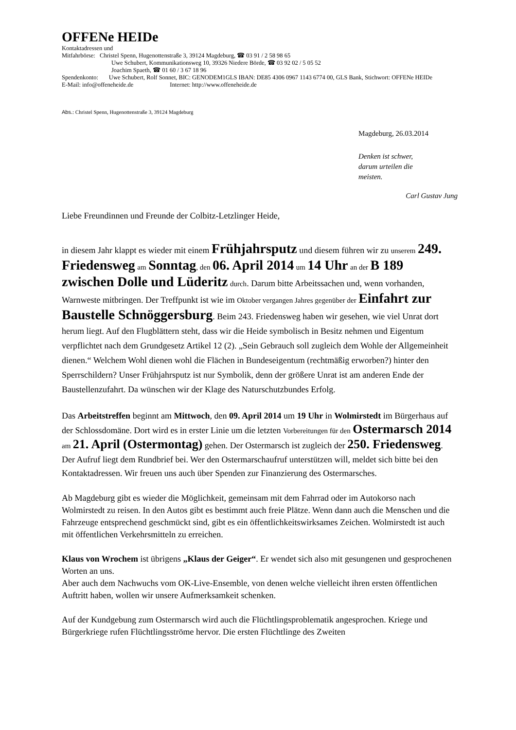OFFENe HEIDe
Kontaktadressen und
Mitfahrbörse: Christel Spenn, Hugenottenstraße 3, 39124 Magdeburg, ☎ 03 91 / 2 58 98 65
Uwe Schubert, Kommunikationsweg 10, 39326 Niedere Börde, ☎ 03 92 02 / 5 05 52
Joachim Spaeth, ☎ 01 60 / 3 67 18 96
Spendenkonto: Uwe Schubert, Rolf Sonnet, BIC: GENODEM1GLS IBAN: DE85 4306 0967 1143 6774 00, GLS Bank, Stichwort: OFFENe HEIDe
E-Mail: info@offeneheide.de Internet: http://www.offeneheide.de
Abs.: Christel Spenn, Hugenottenstraße 3, 39124 Magdeburg
Magdeburg, 26.03.2014
Denken ist schwer,
darum urteilen die
meisten.
Carl Gustav Jung
Liebe Freundinnen und Freunde der Colbitz-Letzlinger Heide,
in diesem Jahr klappt es wieder mit einem Frühjahrsputz und diesem führen wir zu unserem 249. Friedensweg am Sonntag, den 06. April 2014 um 14 Uhr an der B 189 zwischen Dolle und Lüderitz durch. Darum bitte Arbeitssachen und, wenn vorhanden, Warnweste mitbringen. Der Treffpunkt ist wie im Oktober vergangen Jahres gegenüber der Einfahrt zur Baustelle Schnöggersburg. Beim 243. Friedensweg haben wir gesehen, wie viel Unrat dort herum liegt. Auf den Flugblättern steht, dass wir die Heide symbolisch in Besitz nehmen und Eigentum verpflichtet nach dem Grundgesetz Artikel 12 (2). „Sein Gebrauch soll zugleich dem Wohle der Allgemeinheit dienen.“ Welchem Wohl dienen wohl die Flächen in Bundeseigentum (rechtmäßig erworben?) hinter den Sperrschildern? Unser Frühjahrsputz ist nur Symbolik, denn der größere Unrat ist am anderen Ende der Baustellenzufahrt. Da wünschen wir der Klage des Naturschutzbundes Erfolg.
Das Arbeitstreffen beginnt am Mittwoch, den 09. April 2014 um 19 Uhr in Wolmirstedt im Bürgerhaus auf der Schlossdomäne. Dort wird es in erster Linie um die letzten Vorbereitungen für den Ostermarsch 2014 am 21. April (Ostermontag) gehen. Der Ostermarsch ist zugleich der 250. Friedensweg. Der Aufruf liegt dem Rundbrief bei. Wer den Ostermarschaufruf unterstützen will, meldet sich bitte bei den Kontaktadressen. Wir freuen uns auch über Spenden zur Finanzierung des Ostermarsches.
Ab Magdeburg gibt es wieder die Möglichkeit, gemeinsam mit dem Fahrrad oder im Autokorso nach Wolmirstedt zu reisen. In den Autos gibt es bestimmt auch freie Plätze. Wenn dann auch die Menschen und die Fahrzeuge entsprechend geschmückt sind, gibt es ein öffentlichkeitswirksames Zeichen. Wolmirstedt ist auch mit öffentlichen Verkehrsmitteln zu erreichen.
Klaus von Wrochem ist übrigens „Klaus der Geiger“. Er wendet sich also mit gesungenen und gesprochenen Worten an uns.
Aber auch dem Nachwuchs vom OK-Live-Ensemble, von denen welche vielleicht ihren ersten öffentlichen Auftritt haben, wollen wir unsere Aufmerksamkeit schenken.
Auf der Kundgebung zum Ostermarsch wird auch die Flüchtlingsproblematik angesprochen. Kriege und Bürgerkriege rufen Flüchtlingsströme hervor. Die ersten Flüchtlinge des Zweiten